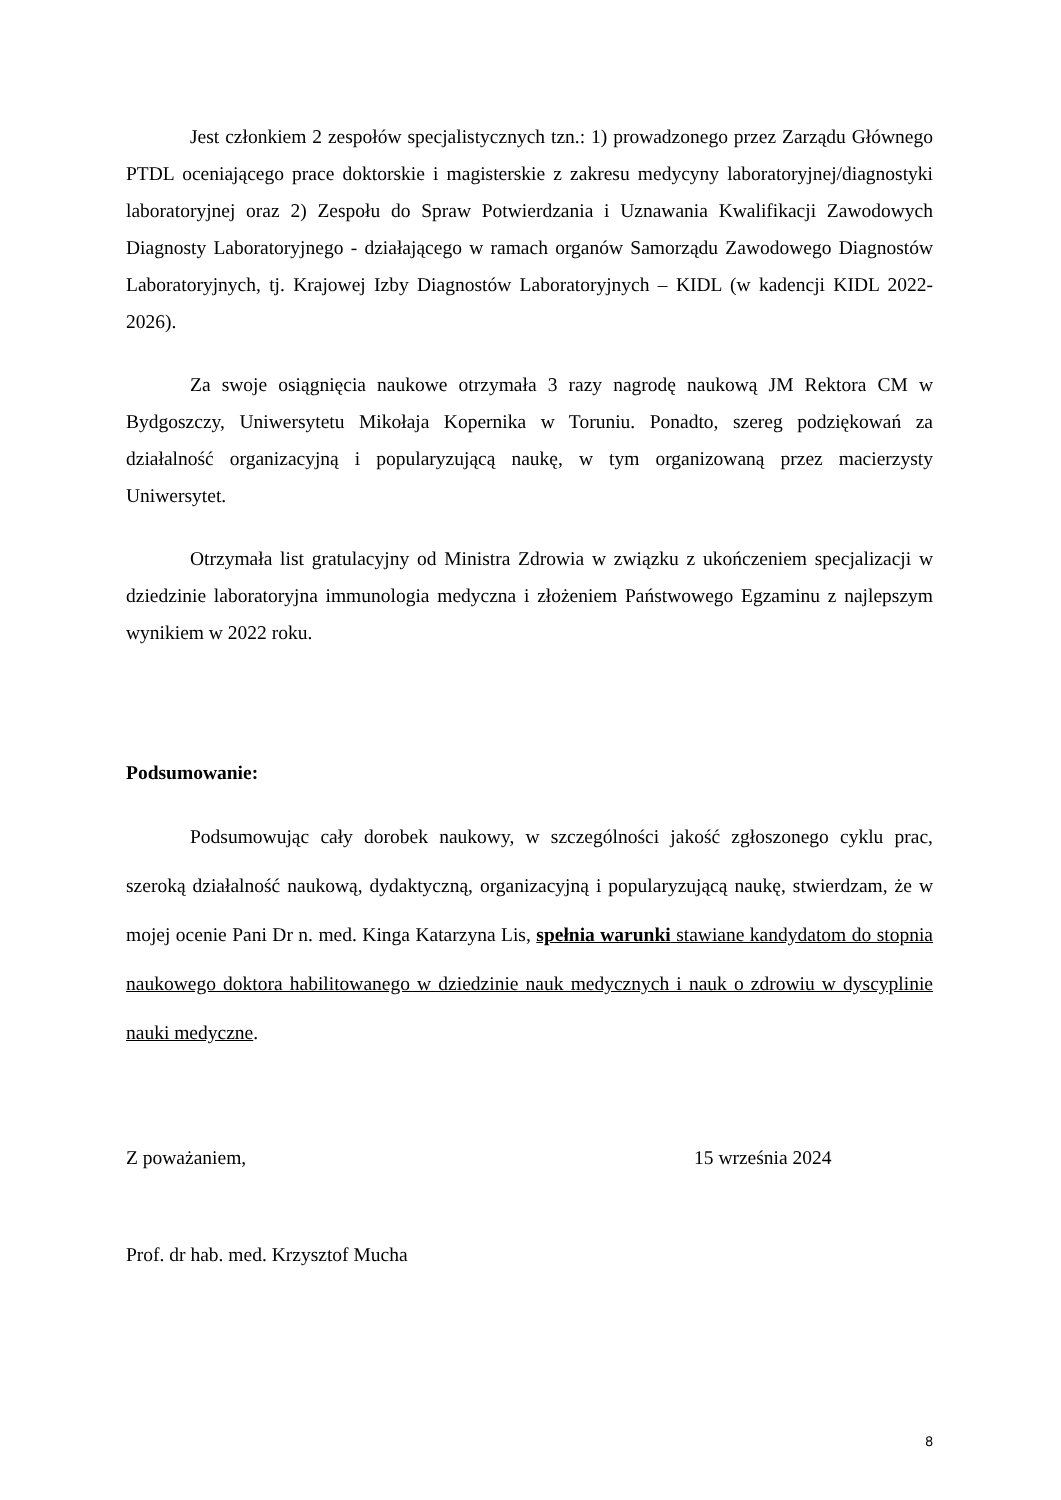Jest członkiem 2 zespołów specjalistycznych tzn.: 1) prowadzonego przez Zarządu Głównego PTDL oceniającego prace doktorskie i magisterskie z zakresu medycyny laboratoryjnej/diagnostyki laboratoryjnej oraz 2) Zespołu do Spraw Potwierdzania i Uznawania Kwalifikacji Zawodowych Diagnosty Laboratoryjnego - działającego w ramach organów Samorządu Zawodowego Diagnostów Laboratoryjnych, tj. Krajowej Izby Diagnostów Laboratoryjnych – KIDL (w kadencji KIDL 2022-2026).
Za swoje osiągnięcia naukowe otrzymała 3 razy nagrodę naukową JM Rektora CM w Bydgoszczy, Uniwersytetu Mikołaja Kopernika w Toruniu. Ponadto, szereg podziękowań za działalność organizacyjną i popularyzującą naukę, w tym organizowaną przez macierzysty Uniwersytet.
Otrzymała list gratulacyjny od Ministra Zdrowia w związku z ukończeniem specjalizacji w dziedzinie laboratoryjna immunologia medyczna i złożeniem Państwowego Egzaminu z najlepszym wynikiem w 2022 roku.
Podsumowanie:
Podsumowując cały dorobek naukowy, w szczególności jakość zgłoszonego cyklu prac, szeroką działalność naukową, dydaktyczną, organizacyjną i popularyzującą naukę, stwierdzam, że w mojej ocenie Pani Dr n. med. Kinga Katarzyna Lis, spełnia warunki stawiane kandydatom do stopnia naukowego doktora habilitowanego w dziedzinie nauk medycznych i nauk o zdrowiu w dyscyplinie nauki medyczne.
Z poważaniem, 15 września 2024
Prof. dr hab. med. Krzysztof Mucha
8